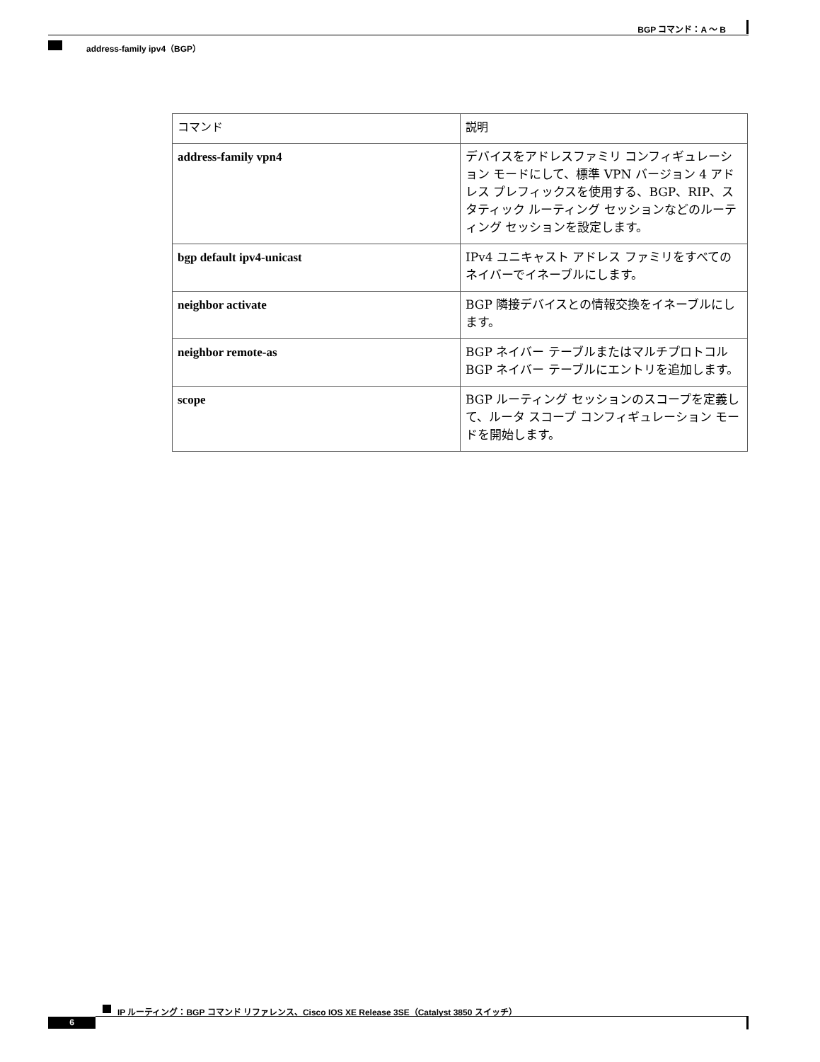BGP コマンド：A ～ B
address-family ipv4（BGP）
| コマンド | 説明 |
| --- | --- |
| address-family vpn4 | デバイスをアドレスファミリ コンフィギュレーション モードにして、標準 VPN バージョン 4 アドレス プレフィックスを使用する、BGP、RIP、スタティック ルーティング セッションなどのルーティング セッションを設定します。 |
| bgp default ipv4-unicast | IPv4 ユニキャスト アドレス ファミリをすべてのネイバーでイネーブルにします。 |
| neighbor activate | BGP 隣接デバイスとの情報交換をイネーブルにします。 |
| neighbor remote-as | BGP ネイバー テーブルまたはマルチプロトコル BGP ネイバー テーブルにエントリを追加します。 |
| scope | BGP ルーティング セッションのスコープを定義して、ルータ スコープ コンフィギュレーション モードを開始します。 |
IP ルーティング：BGP コマンド リファレンス、Cisco IOS XE Release 3SE（Catalyst 3850 スイッチ）
6